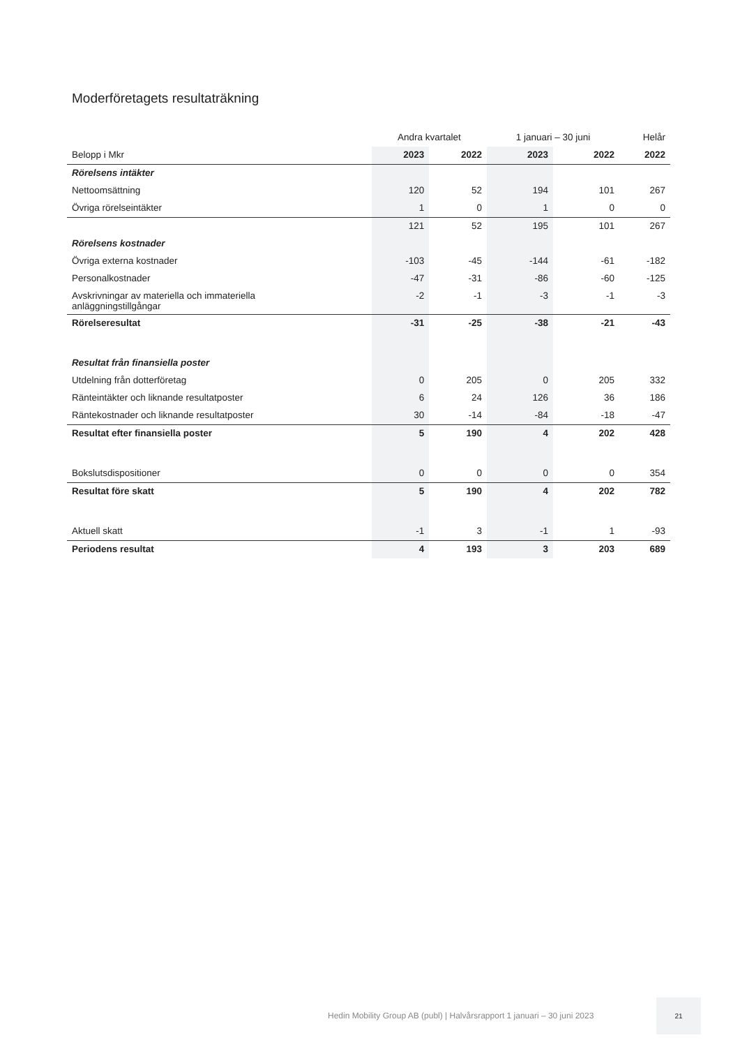Moderföretagets resultaträkning
| | Andra kvartalet | | 1 januari – 30 juni | | Helår |
| --- | --- | --- | --- | --- | --- |
| Belopp i Mkr | 2023 | 2022 | 2023 | 2022 | 2022 |
| Rörelsens intäkter | | | | | |
| Nettoomsättning | 120 | 52 | 194 | 101 | 267 |
| Övriga rörelseintäkter | 1 | 0 | 1 | 0 | 0 |
| | 121 | 52 | 195 | 101 | 267 |
| Rörelsens kostnader | | | | | |
| Övriga externa kostnader | -103 | -45 | -144 | -61 | -182 |
| Personalkostnader | -47 | -31 | -86 | -60 | -125 |
| Avskrivningar av materiella och immateriella anläggningstillgångar | -2 | -1 | -3 | -1 | -3 |
| Rörelseresultat | -31 | -25 | -38 | -21 | -43 |
| Resultat från finansiella poster | | | | | |
| Utdelning från dotterföretag | 0 | 205 | 0 | 205 | 332 |
| Ränteintäkter och liknande resultatposter | 6 | 24 | 126 | 36 | 186 |
| Räntekostnader och liknande resultatposter | 30 | -14 | -84 | -18 | -47 |
| Resultat efter finansiella poster | 5 | 190 | 4 | 202 | 428 |
| Bokslutsdispositioner | 0 | 0 | 0 | 0 | 354 |
| Resultat före skatt | 5 | 190 | 4 | 202 | 782 |
| Aktuell skatt | -1 | 3 | -1 | 1 | -93 |
| Periodens resultat | 4 | 193 | 3 | 203 | 689 |
Hedin Mobility Group AB (publ) | Halvårsrapport 1 januari – 30 juni 2023
21